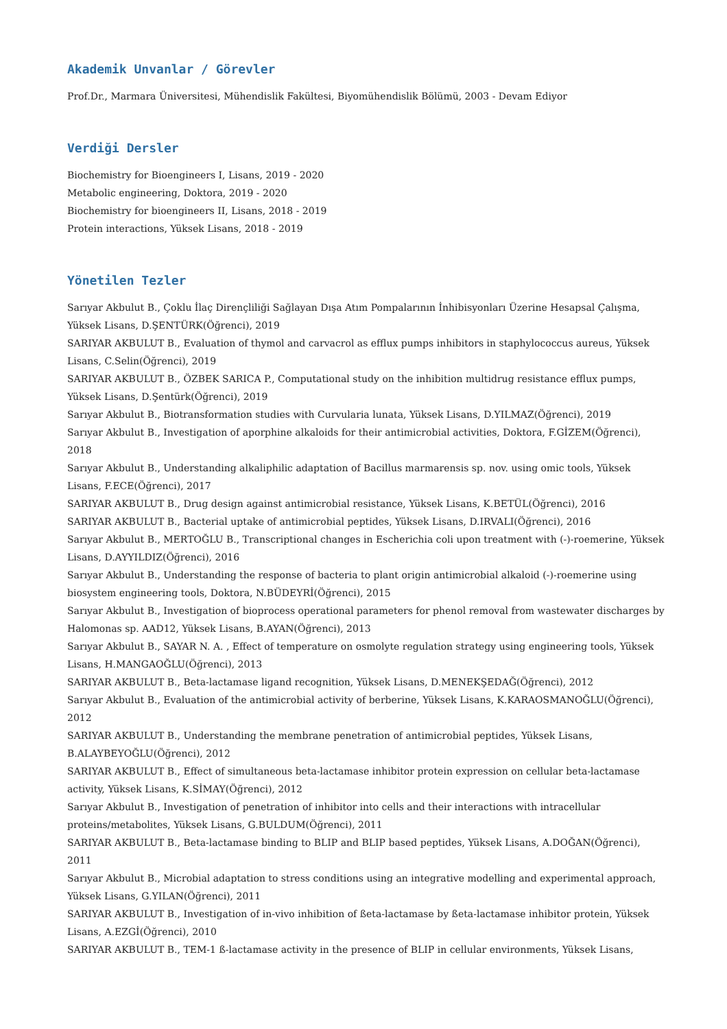Akademik Unvanlar / Görevler
Prof.Dr., Marmara Üniversitesi, Mühendislik Fakültesi, Biyomühendislik Bölümü, 2003 - Devam Ediyor
Verdiği Dersler
Biochemistry for Bioengineers I, Lisans, 2019 - 2020
Metabolic engineering, Doktora, 2019 - 2020
Biochemistry for bioengineers II, Lisans, 2018 - 2019
Protein interactions, Yüksek Lisans, 2018 - 2019
Yönetilen Tezler
Sarıyar Akbulut B., Çoklu İlaç Dirençliliği Sağlayan Dışa Atım Pompalarının İnhibisyonları Üzerine Hesapsal Çalışma, Yüksek Lisans, D.ŞENTÜRK(Öğrenci), 2019
SARIYAR AKBULUT B., Evaluation of thymol and carvacrol as efflux pumps inhibitors in staphylococcus aureus, Yüksek Lisans, C.Selin(Öğrenci), 2019
SARIYAR AKBULUT B., ÖZBEK SARICA P., Computational study on the inhibition multidrug resistance efflux pumps, Yüksek Lisans, D.Şentürk(Öğrenci), 2019
Sarıyar Akbulut B., Biotransformation studies with Curvularia lunata, Yüksek Lisans, D.YILMAZ(Öğrenci), 2019
Sarıyar Akbulut B., Investigation of aporphine alkaloids for their antimicrobial activities, Doktora, F.GİZEM(Öğrenci), 2018
Sarıyar Akbulut B., Understanding alkaliphilic adaptation of Bacillus marmarensis sp. nov. using omic tools, Yüksek Lisans, F.ECE(Öğrenci), 2017
SARIYAR AKBULUT B., Drug design against antimicrobial resistance, Yüksek Lisans, K.BETÜL(Öğrenci), 2016
SARIYAR AKBULUT B., Bacterial uptake of antimicrobial peptides, Yüksek Lisans, D.IRVALI(Öğrenci), 2016
Sarıyar Akbulut B., MERTOĞLU B., Transcriptional changes in Escherichia coli upon treatment with (-)-roemerine, Yüksek Lisans, D.AYYILDIZ(Öğrenci), 2016
Sarıyar Akbulut B., Understanding the response of bacteria to plant origin antimicrobial alkaloid (-)-roemerine using biosystem engineering tools, Doktora, N.BÜDEYRİ(Öğrenci), 2015
Sarıyar Akbulut B., Investigation of bioprocess operational parameters for phenol removal from wastewater discharges by Halomonas sp. AAD12, Yüksek Lisans, B.AYAN(Öğrenci), 2013
Sarıyar Akbulut B., SAYAR N. A. , Effect of temperature on osmolyte regulation strategy using engineering tools, Yüksek Lisans, H.MANGAOĞLU(Öğrenci), 2013
SARIYAR AKBULUT B., Beta-lactamase ligand recognition, Yüksek Lisans, D.MENEKŞEDAĞ(Öğrenci), 2012
Sarıyar Akbulut B., Evaluation of the antimicrobial activity of berberine, Yüksek Lisans, K.KARAOSMANOĞLU(Öğrenci), 2012
SARIYAR AKBULUT B., Understanding the membrane penetration of antimicrobial peptides, Yüksek Lisans, B.ALAYBEYOĞLU(Öğrenci), 2012
SARIYAR AKBULUT B., Effect of simultaneous beta-lactamase inhibitor protein expression on cellular beta-lactamase activity, Yüksek Lisans, K.SİMAY(Öğrenci), 2012
Sarıyar Akbulut B., Investigation of penetration of inhibitor into cells and their interactions with intracellular proteins/metabolites, Yüksek Lisans, G.BULDUM(Öğrenci), 2011
SARIYAR AKBULUT B., Beta-lactamase binding to BLIP and BLIP based peptides, Yüksek Lisans, A.DOĞAN(Öğrenci), 2011
Sarıyar Akbulut B., Microbial adaptation to stress conditions using an integrative modelling and experimental approach, Yüksek Lisans, G.YILAN(Öğrenci), 2011
SARIYAR AKBULUT B., Investigation of in-vivo inhibition of ßeta-lactamase by ßeta-lactamase inhibitor protein, Yüksek Lisans, A.EZGİ(Öğrenci), 2010
SARIYAR AKBULUT B., TEM-1 ß-lactamase activity in the presence of BLIP in cellular environments, Yüksek Lisans,